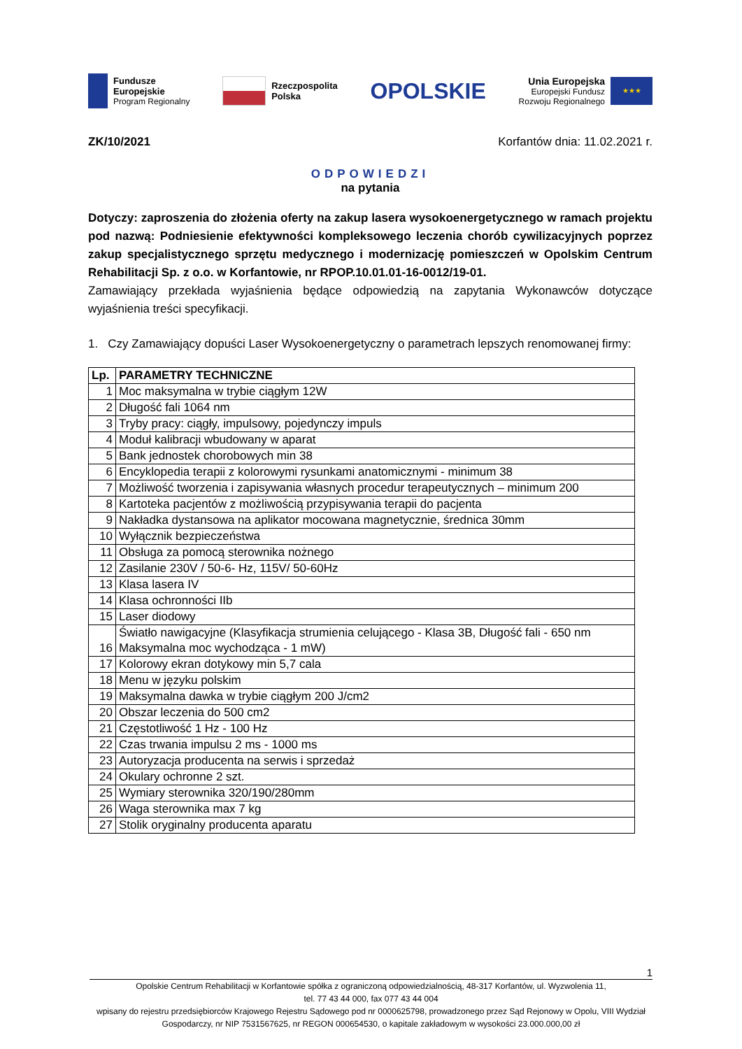Fundusze
Europejskie
Program Regionalny
Rzeczpospolita
Polska
OPOLSKIE
Unia Europejska
Europejski Fundusz
Rozwoju Regionalnego
★★★
ZK/10/2021 Korfantów dnia: 11.02.2021 r.
ODPOWIEDZI
na pytania
Dotyczy: zaproszenia do złożenia oferty na zakup lasera wysokoenergetycznego w ramach projektu pod nazwą: Podniesienie efektywności kompleksowego leczenia chorób cywilizacyjnych poprzez zakup specjalistycznego sprzętu medycznego i modernizację pomieszczeń w Opolskim Centrum Rehabilitacji Sp. z o.o. w Korfantowie, nr RPOP.10.01.01-16-0012/19-01.
Zamawiający przekłada wyjaśnienia będące odpowiedzią na zapytania Wykonawców dotyczące wyjaśnienia treści specyfikacji.
1. Czy Zamawiający dopuści Laser Wysokoenergetyczny o parametrach lepszych renomowanej firmy:
| Lp. | PARAMETRY TECHNICZNE |
| --- | --- |
| 1 | Moc maksymalna w trybie ciągłym 12W |
| 2 | Długość fali 1064 nm |
| 3 | Tryby pracy: ciągły, impulsowy, pojedynczy impuls |
| 4 | Moduł kalibracji wbudowany w aparat |
| 5 | Bank jednostek chorobowych min 38 |
| 6 | Encyklopedia terapii z kolorowymi rysunkami anatomicznymi - minimum 38 |
| 7 | Możliwość tworzenia i zapisywania własnych procedur terapeutycznych – minimum 200 |
| 8 | Kartoteka pacjentów z możliwością przypisywania terapii do pacjenta |
| 9 | Nakładka dystansowa na aplikator mocowana magnetycznie, średnica 30mm |
| 10 | Wyłącznik bezpieczeństwa |
| 11 | Obsługa za pomocą sterownika nożnego |
| 12 | Zasilanie 230V / 50-6- Hz, 115V/ 50-60Hz |
| 13 | Klasa lasera IV |
| 14 | Klasa ochronności IIb |
| 15 | Laser diodowy |
| 16 | Światło nawigacyjne (Klasyfikacja strumienia celującego - Klasa 3B, Długość fali - 650 nm Maksymalna moc wychodząca - 1 mW) |
| 17 | Kolorowy ekran dotykowy min 5,7 cala |
| 18 | Menu w języku polskim |
| 19 | Maksymalna dawka w trybie ciągłym 200 J/cm2 |
| 20 | Obszar leczenia do 500 cm2 |
| 21 | Częstotliwość 1 Hz - 100 Hz |
| 22 | Czas trwania impulsu 2 ms - 1000 ms |
| 23 | Autoryzacja producenta na serwis i sprzedaż |
| 24 | Okulary ochronne 2 szt. |
| 25 | Wymiary sterownika 320/190/280mm |
| 26 | Waga sterownika max 7 kg |
| 27 | Stolik oryginalny producenta aparatu |
1
Opolskie Centrum Rehabilitacji w Korfantowie spółka z ograniczoną odpowiedzialnością, 48-317 Korfantów, ul. Wyzwolenia 11,
tel. 77 43 44 000, fax 077 43 44 004
wpisany do rejestru przedsiębiorców Krajowego Rejestru Sądowego pod nr 0000625798, prowadzonego przez Sąd Rejonowy w Opolu, VIII Wydział Gospodarczy, nr NIP 7531567625, nr REGON 000654530, o kapitale zakładowym w wysokości 23.000.000,00 zł